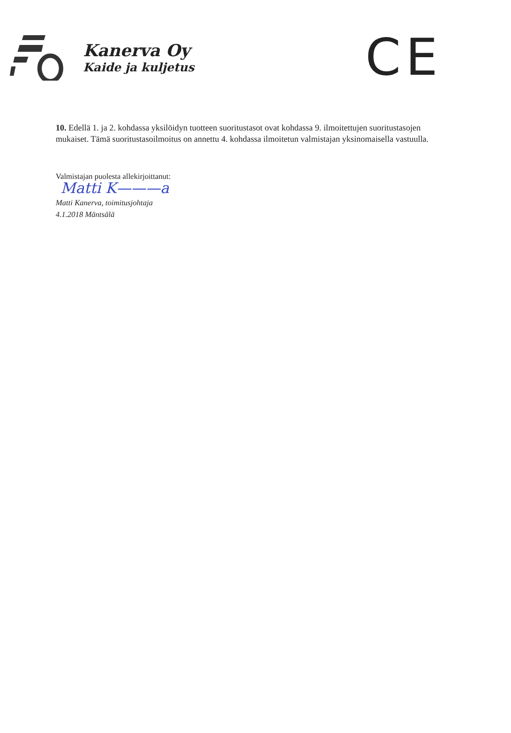Kanerva Oy
Kaide ja kuljetus
CE
10. Edellä 1. ja 2. kohdassa yksilöidyn tuotteen suoritustasot ovat kohdassa 9. ilmoitettujen suoritustasojen mukaiset. Tämä suoritustasoilmoitus on annettu 4. kohdassa ilmoitetun valmistajan yksinomaisella vastuulla.
Valmistajan puolesta allekirjoittanut:
Matti K———a
Matti Kanerva, toimitusjohtaja
4.1.2018 Mäntsälä